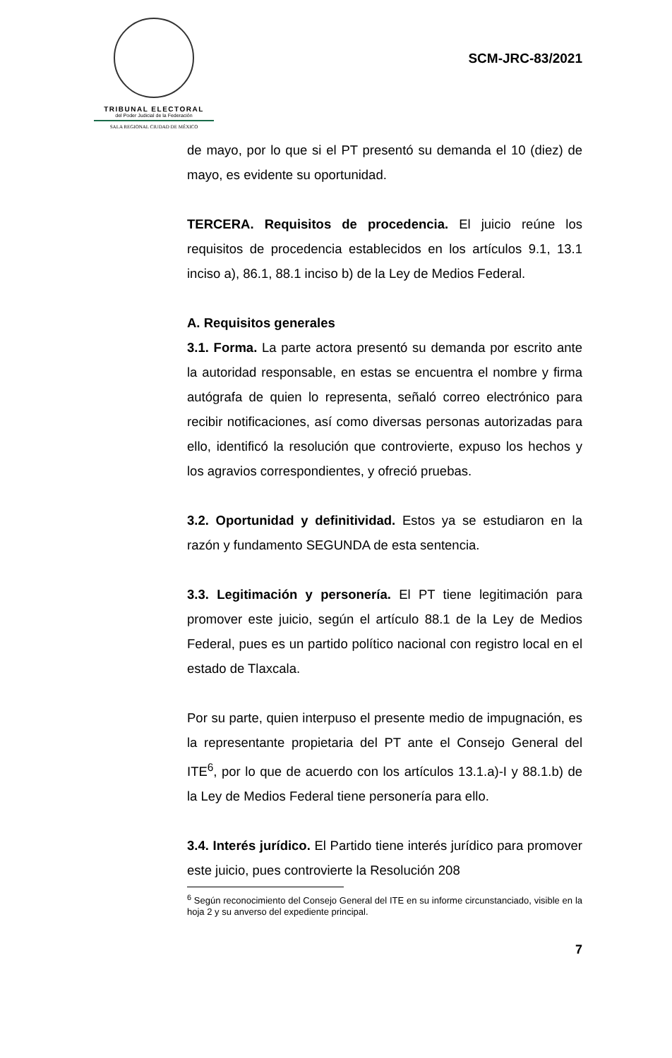TRIBUNAL ELECTORAL
del Poder Judicial de la Federación
SALA REGIONAL CIUDAD DE MÉXICO
SCM-JRC-83/2021
de mayo, por lo que si el PT presentó su demanda el 10 (diez) de mayo, es evidente su oportunidad.
TERCERA. Requisitos de procedencia. El juicio reúne los requisitos de procedencia establecidos en los artículos 9.1, 13.1 inciso a), 86.1, 88.1 inciso b) de la Ley de Medios Federal.
A. Requisitos generales
3.1. Forma. La parte actora presentó su demanda por escrito ante la autoridad responsable, en estas se encuentra el nombre y firma autógrafa de quien lo representa, señaló correo electrónico para recibir notificaciones, así como diversas personas autorizadas para ello, identificó la resolución que controvierte, expuso los hechos y los agravios correspondientes, y ofreció pruebas.
3.2. Oportunidad y definitividad. Estos ya se estudiaron en la razón y fundamento SEGUNDA de esta sentencia.
3.3. Legitimación y personería. El PT tiene legitimación para promover este juicio, según el artículo 88.1 de la Ley de Medios Federal, pues es un partido político nacional con registro local en el estado de Tlaxcala.
Por su parte, quien interpuso el presente medio de impugnación, es la representante propietaria del PT ante el Consejo General del ITE<sup>6</sup>, por lo que de acuerdo con los artículos 13.1.a)-I y 88.1.b) de la Ley de Medios Federal tiene personería para ello.
3.4. Interés jurídico. El Partido tiene interés jurídico para promover este juicio, pues controvierte la Resolución 208
<sup>6</sup> Según reconocimiento del Consejo General del ITE en su informe circunstanciado, visible en la hoja 2 y su anverso del expediente principal.
7